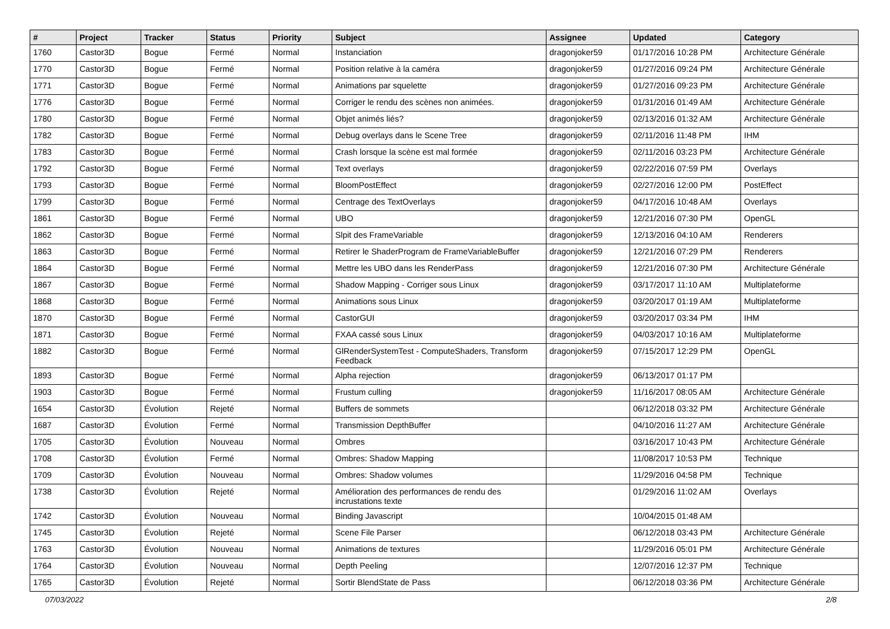| # | Project | Tracker | Status | Priority | Subject | Assignee | Updated | Category |
| --- | --- | --- | --- | --- | --- | --- | --- | --- |
| 1760 | Castor3D | Bogue | Fermé | Normal | Instanciation | dragonjoker59 | 01/17/2016 10:28 PM | Architecture Générale |
| 1770 | Castor3D | Bogue | Fermé | Normal | Position relative à la caméra | dragonjoker59 | 01/27/2016 09:24 PM | Architecture Générale |
| 1771 | Castor3D | Bogue | Fermé | Normal | Animations par squelette | dragonjoker59 | 01/27/2016 09:23 PM | Architecture Générale |
| 1776 | Castor3D | Bogue | Fermé | Normal | Corriger le rendu des scènes non animées. | dragonjoker59 | 01/31/2016 01:49 AM | Architecture Générale |
| 1780 | Castor3D | Bogue | Fermé | Normal | Objet animés liés? | dragonjoker59 | 02/13/2016 01:32 AM | Architecture Générale |
| 1782 | Castor3D | Bogue | Fermé | Normal | Debug overlays dans le Scene Tree | dragonjoker59 | 02/11/2016 11:48 PM | IHM |
| 1783 | Castor3D | Bogue | Fermé | Normal | Crash lorsque la scène est mal formée | dragonjoker59 | 02/11/2016 03:23 PM | Architecture Générale |
| 1792 | Castor3D | Bogue | Fermé | Normal | Text overlays | dragonjoker59 | 02/22/2016 07:59 PM | Overlays |
| 1793 | Castor3D | Bogue | Fermé | Normal | BloomPostEffect | dragonjoker59 | 02/27/2016 12:00 PM | PostEffect |
| 1799 | Castor3D | Bogue | Fermé | Normal | Centrage des TextOverlays | dragonjoker59 | 04/17/2016 10:48 AM | Overlays |
| 1861 | Castor3D | Bogue | Fermé | Normal | UBO | dragonjoker59 | 12/21/2016 07:30 PM | OpenGL |
| 1862 | Castor3D | Bogue | Fermé | Normal | Slpit des FrameVariable | dragonjoker59 | 12/13/2016 04:10 AM | Renderers |
| 1863 | Castor3D | Bogue | Fermé | Normal | Retirer le ShaderProgram de FrameVariableBuffer | dragonjoker59 | 12/21/2016 07:29 PM | Renderers |
| 1864 | Castor3D | Bogue | Fermé | Normal | Mettre les UBO dans les RenderPass | dragonjoker59 | 12/21/2016 07:30 PM | Architecture Générale |
| 1867 | Castor3D | Bogue | Fermé | Normal | Shadow Mapping - Corriger sous Linux | dragonjoker59 | 03/17/2017 11:10 AM | Multiplateforme |
| 1868 | Castor3D | Bogue | Fermé | Normal | Animations sous Linux | dragonjoker59 | 03/20/2017 01:19 AM | Multiplateforme |
| 1870 | Castor3D | Bogue | Fermé | Normal | CastorGUI | dragonjoker59 | 03/20/2017 03:34 PM | IHM |
| 1871 | Castor3D | Bogue | Fermé | Normal | FXAA cassé sous Linux | dragonjoker59 | 04/03/2017 10:16 AM | Multiplateforme |
| 1882 | Castor3D | Bogue | Fermé | Normal | GlRenderSystemTest - ComputeShaders, Transform Feedback | dragonjoker59 | 07/15/2017 12:29 PM | OpenGL |
| 1893 | Castor3D | Bogue | Fermé | Normal | Alpha rejection | dragonjoker59 | 06/13/2017 01:17 PM | |
| 1903 | Castor3D | Bogue | Fermé | Normal | Frustum culling | dragonjoker59 | 11/16/2017 08:05 AM | Architecture Générale |
| 1654 | Castor3D | Évolution | Rejeté | Normal | Buffers de sommets | | 06/12/2018 03:32 PM | Architecture Générale |
| 1687 | Castor3D | Évolution | Fermé | Normal | Transmission DepthBuffer | | 04/10/2016 11:27 AM | Architecture Générale |
| 1705 | Castor3D | Évolution | Nouveau | Normal | Ombres | | 03/16/2017 10:43 PM | Architecture Générale |
| 1708 | Castor3D | Évolution | Fermé | Normal | Ombres: Shadow Mapping | | 11/08/2017 10:53 PM | Technique |
| 1709 | Castor3D | Évolution | Nouveau | Normal | Ombres: Shadow volumes | | 11/29/2016 04:58 PM | Technique |
| 1738 | Castor3D | Évolution | Rejeté | Normal | Amélioration des performances de rendu des incrustations texte | | 01/29/2016 11:02 AM | Overlays |
| 1742 | Castor3D | Évolution | Nouveau | Normal | Binding Javascript | | 10/04/2015 01:48 AM | |
| 1745 | Castor3D | Évolution | Rejeté | Normal | Scene File Parser | | 06/12/2018 03:43 PM | Architecture Générale |
| 1763 | Castor3D | Évolution | Nouveau | Normal | Animations de textures | | 11/29/2016 05:01 PM | Architecture Générale |
| 1764 | Castor3D | Évolution | Nouveau | Normal | Depth Peeling | | 12/07/2016 12:37 PM | Technique |
| 1765 | Castor3D | Évolution | Rejeté | Normal | Sortir BlendState de Pass | | 06/12/2018 03:36 PM | Architecture Générale |
07/03/2022 2/8